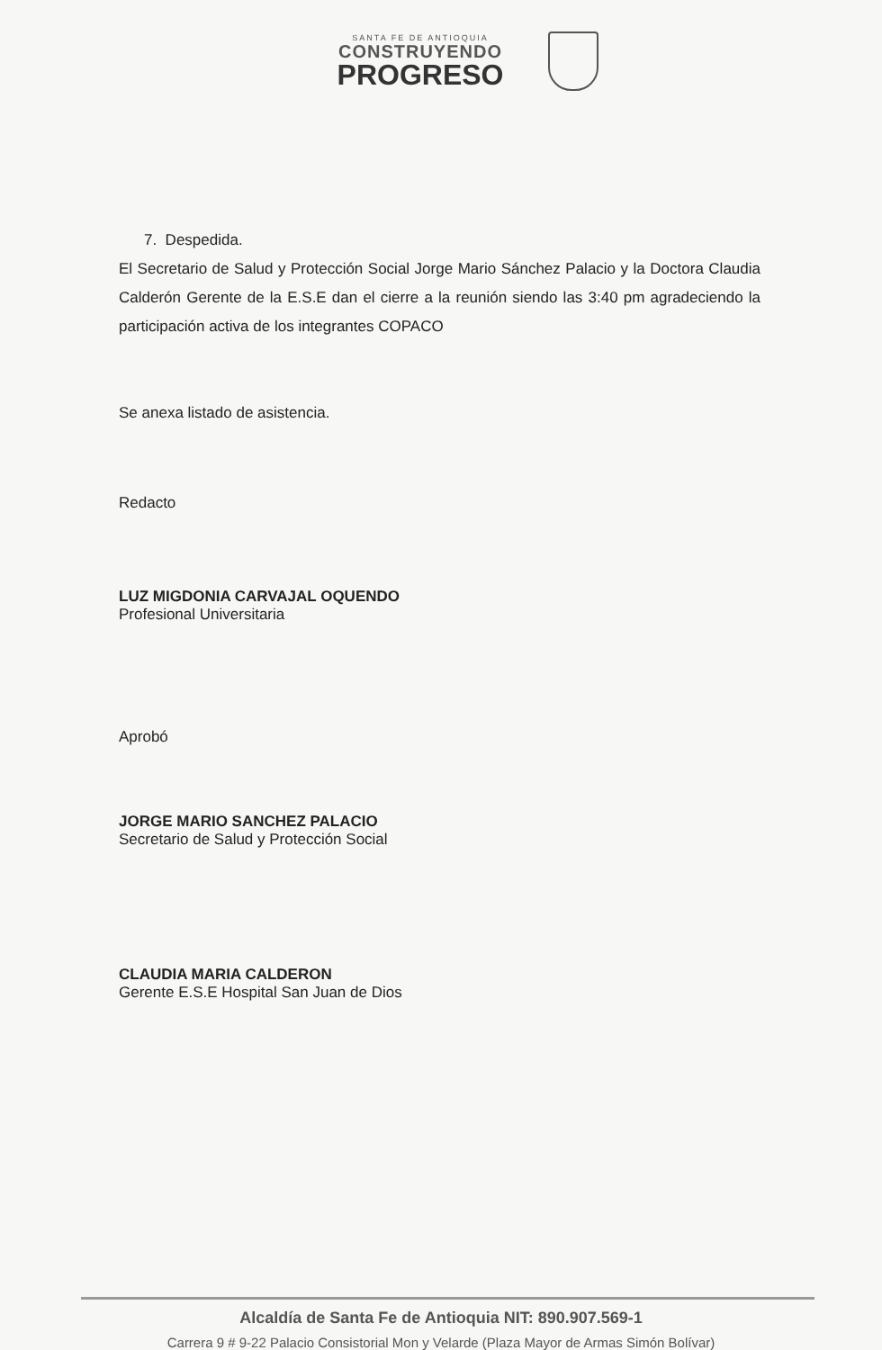SANTA FE DE ANTIOQUIA
CONSTRUYENDO
PROGRESO
7. Despedida.
El Secretario de Salud y Protección Social Jorge Mario Sánchez Palacio y la Doctora Claudia Calderón Gerente de la E.S.E dan el cierre a la reunión siendo las 3:40 pm agradeciendo la participación activa de los integrantes COPACO
Se anexa listado de asistencia.
Redacto
LUZ MIGDONIA CARVAJAL OQUENDO
Profesional Universitaria
Aprobó
JORGE MARIO SANCHEZ PALACIO
Secretario de Salud y Protección Social
CLAUDIA MARIA CALDERON
Gerente E.S.E Hospital San Juan de Dios
Alcaldía de Santa Fe de Antioquia NIT: 890.907.569-1
Carrera 9 # 9-22 Palacio Consistorial Mon y Velarde (Plaza Mayor de Armas Simón Bolívar)